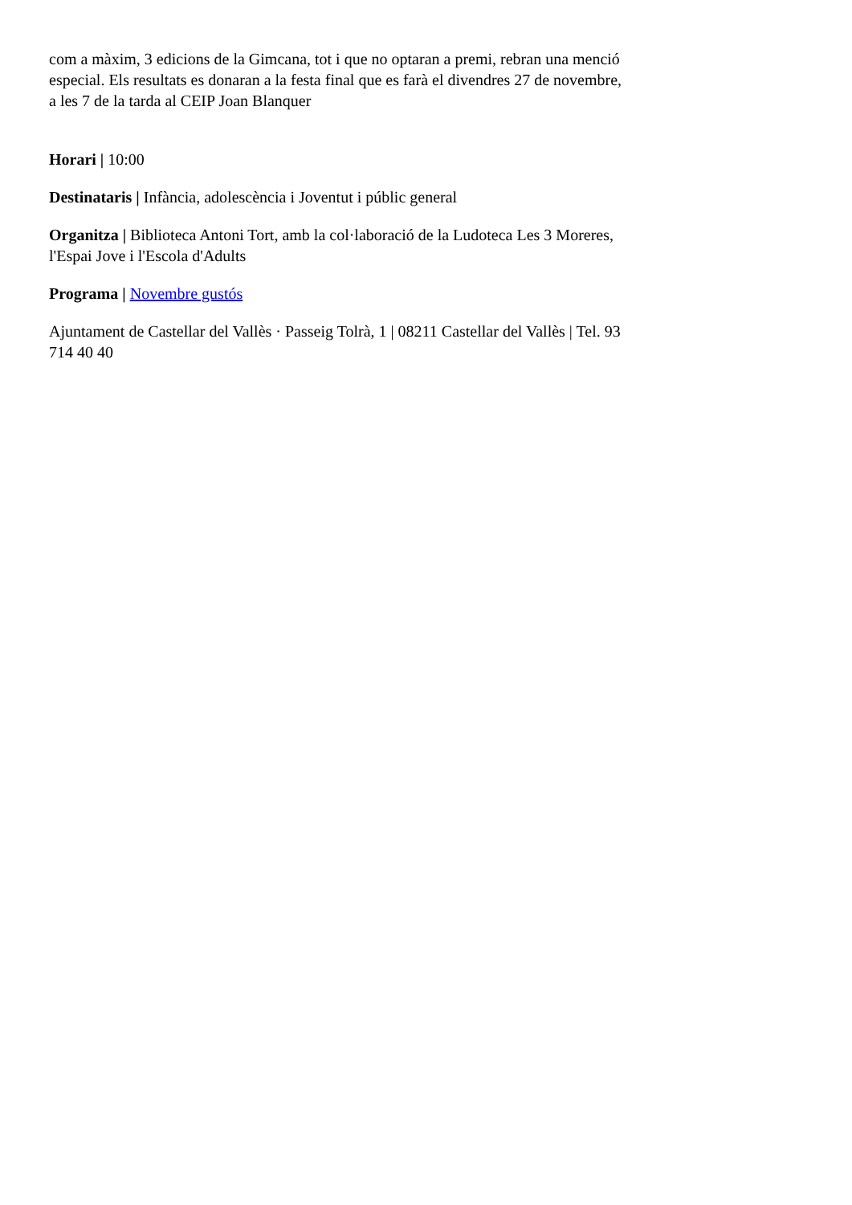com a màxim, 3 edicions de la Gimcana, tot i que no optaran a premi, rebran una menció especial. Els resultats es donaran a la festa final que es farà el divendres 27 de novembre, a les 7 de la tarda al CEIP Joan Blanquer
Horari | 10:00
Destinataris | Infància, adolescència i Joventut i públic general
Organitza | Biblioteca Antoni Tort, amb la col·laboració de la Ludoteca Les 3 Moreres, l'Espai Jove i l'Escola d'Adults
Programa | Novembre gustós
Ajuntament de Castellar del Vallès · Passeig Tolrà, 1 | 08211 Castellar del Vallès | Tel. 93 714 40 40